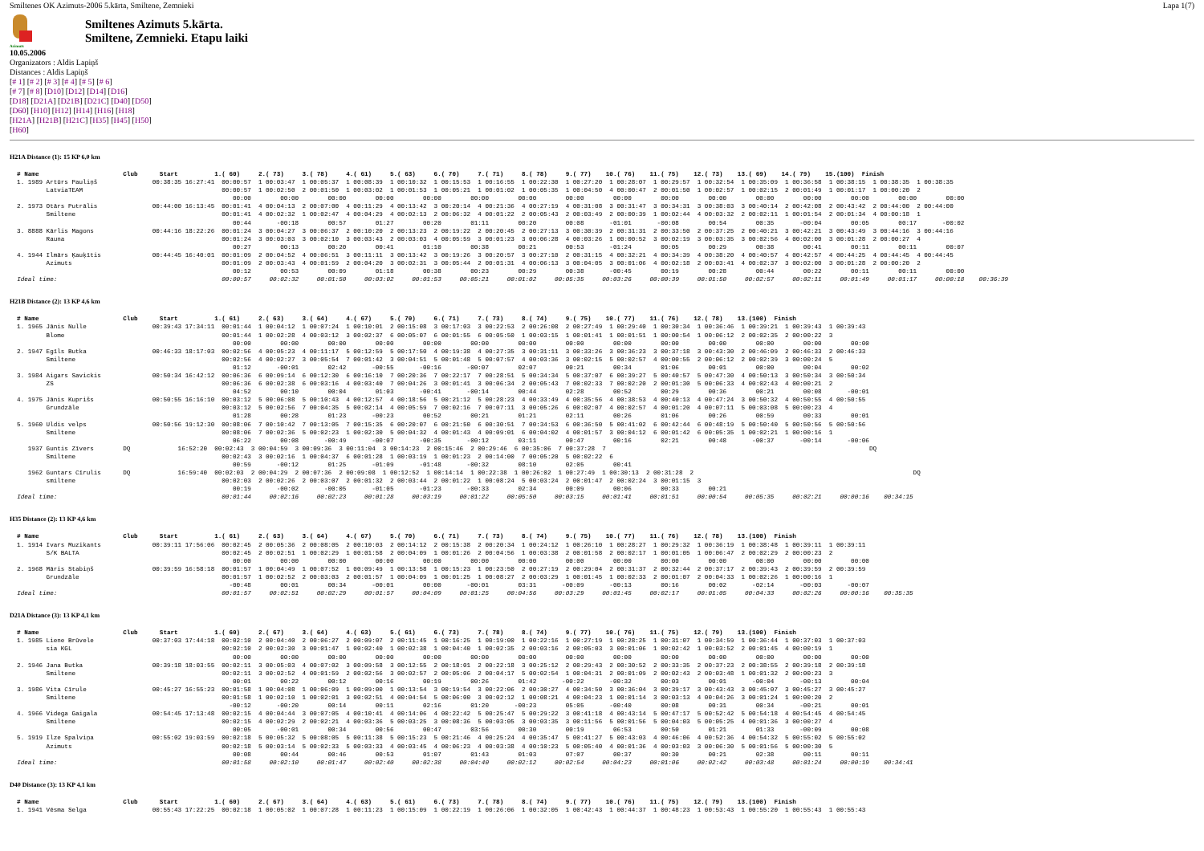Smiltenes OK Azimuts-2006 5.kārta, Smiltene, Zemnieki Lapa 1(7)
Azimuts
Smiltenes Azimuts 5.kārta.
Smiltene, Zemnieki. Etapu laiki
10.05.2006
Organizators : Aldis Lapiņš
Distances : Aldis Lapiņš
[# 1] [# 2] [# 3] [# 4] [# 5] [# 6]
[# 7] [# 8] [D10] [D12] [D14] [D16]
[D18] [D21A] [D21B] [D21C] [D40] [D50]
[D60] [H10] [H12] [H14] [H16] [H18]
[H21A] [H21B] [H21C] [H35] [H45] [H50]
[H60]
H21A Distance (1): 15 KP 6,0 km
  # Name                       Club      Start          1.( 60)     2.( 73)     3.( 78)     4.( 61)     5.( 63)     6.( 70)     7.( 71)     8.( 78)     9.( 77)    10.( 76)    11.( 75)    12.( 73)    13.( 69)    14.( 79)    15.(100)  Finish
  1. 1989 Artūrs Pauliņš               00:38:35 16:27:41  00:00:57  1 00:03:47  1 00:05:37  1 00:08:39  1 00:10:32  1 00:15:53  1 00:16:55  1 00:22:30  1 00:27:20  1 00:28:07  1 00:29:57  1 00:32:54  1 00:35:09  1 00:36:58  1 00:38:15  1 00:38:35  1 00:38:35
          LatviaTEAM                                      00:00:57  1 00:02:50  2 00:01:50  1 00:03:02  1 00:01:53  1 00:05:21  1 00:01:02  1 00:05:35  1 00:04:50  4 00:00:47  2 00:01:50  1 00:02:57  1 00:02:15  2 00:01:49  1 00:01:17  1 00:00:20  2
                                                             00:00        00:00        00:00        00:00        00:00        00:00        00:00        00:00        00:00        00:00        00:00        00:00        00:00        00:00        00:00        00:00
  2. 1973 Otārs Putrālis               00:44:00 16:13:45  00:01:41  4 00:04:13  2 00:07:00  4 00:11:29  4 00:13:42  3 00:20:14  4 00:21:36  4 00:27:19  4 00:31:08  3 00:31:47  3 00:34:31  3 00:38:03  3 00:40:14  2 00:42:08  2 00:43:42  2 00:44:00  2 00:44:00
          Smiltene                                        00:01:41  4 00:02:32  1 00:02:47  4 00:04:29  4 00:02:13  2 00:06:32  4 00:01:22  2 00:05:43  2 00:03:49  2 00:00:39  1 00:02:44  4 00:03:32  2 00:02:11  1 00:01:54  2 00:01:34  4 00:00:18  1
                                                             00:44       -00:18        00:57        01:27        00:20        01:11        00:20        00:08       -01:01       -00:08        00:54        00:35       -00:04        00:05        00:17       -00:02
  3. 8888 Kārlis Magons                00:44:16 18:22:26  00:01:24  3 00:04:27  3 00:06:37  2 00:10:20  2 00:13:23  2 00:19:22  2 00:20:45  2 00:27:13  3 00:30:39  2 00:31:31  2 00:33:50  2 00:37:25  2 00:40:21  3 00:42:21  3 00:43:49  3 00:44:16  3 00:44:16
          Rauna                                           00:01:24  3 00:03:03  3 00:02:10  3 00:03:43  2 00:03:03  4 00:05:59  3 00:01:23  3 00:06:28  4 00:03:26  1 00:00:52  3 00:02:19  3 00:03:35  3 00:02:56  4 00:02:00  3 00:01:28  2 00:00:27  4
                                                             00:27        00:13        00:20        00:41        01:10        00:38        00:21        00:53       -01:24        00:05        00:29        00:38        00:41        00:11        00:11        00:07
  4. 1944 Ilmārs Ķauķītis              00:44:45 16:40:01  00:01:09  2 00:04:52  4 00:06:51  3 00:11:11  3 00:13:42  3 00:19:26  3 00:20:57  3 00:27:10  2 00:31:15  4 00:32:21  4 00:34:39  4 00:38:20  4 00:40:57  4 00:42:57  4 00:44:25  4 00:44:45  4 00:44:45
          Azimuts                                         00:01:09  2 00:03:43  4 00:01:59  2 00:04:20  3 00:02:31  3 00:05:44  2 00:01:31  4 00:06:13  3 00:04:05  3 00:01:06  4 00:02:18  2 00:03:41  4 00:02:37  3 00:02:00  3 00:01:28  2 00:00:20  2
                                                             00:12        00:53        00:09        01:18        00:38        00:23        00:29        00:38       -00:45        00:19        00:28        00:44        00:22        00:11        00:11        00:00
  Ideal time:                                             00:00:57     00:02:32     00:01:50     00:03:02     00:01:53     00:05:21     00:01:02     00:05:35     00:03:26     00:00:39     00:01:50     00:02:57     00:02:11     00:01:49     00:01:17     00:00:18    00:36:39
H21B Distance (2): 13 KP 4,6 km
  # Name                       Club      Start          1.( 61)     2.( 63)     3.( 64)     4.( 67)     5.( 70)     6.( 71)     7.( 73)     8.( 74)     9.( 75)    10.( 77)    11.( 76)    12.( 78)    13.(100)  Finish
  1. 1965 Jānis Nulle                  00:39:43 17:34:11  00:01:44  1 00:04:12  1 00:07:24  1 00:10:01  2 00:15:08  3 00:17:03  3 00:22:53  2 00:26:08  2 00:27:49  1 00:29:40  1 00:30:34  1 00:36:46  1 00:39:21  1 00:39:43  1 00:39:43
          Blome                                           00:01:44  1 00:02:28  4 00:03:12  3 00:02:37  6 00:05:07  6 00:01:55  6 00:05:50  1 00:03:15  1 00:01:41  1 00:01:51  1 00:00:54  1 00:06:12  2 00:02:35  2 00:00:22  3
                                                             00:00        00:00        00:00        00:00        00:00        00:00        00:00        00:00        00:00        00:00        00:00        00:00        00:00        00:00
  2. 1947 Egīls Butka                  00:46:33 18:17:03  00:02:56  4 00:05:23  4 00:11:17  5 00:12:59  5 00:17:50  4 00:19:38  4 00:27:35  3 00:31:11  3 00:33:26  3 00:36:23  3 00:37:18  3 00:43:30  2 00:46:09  2 00:46:33  2 00:46:33
          Smiltene                                        00:02:56  4 00:02:27  3 00:05:54  7 00:01:42  3 00:04:51  5 00:01:48  5 00:07:57  4 00:03:36  3 00:02:15  5 00:02:57  4 00:00:55  2 00:06:12  2 00:02:39  3 00:00:24  5
                                                             01:12       -00:01        02:42       -00:55       -00:16       -00:07        02:07        00:21        00:34        01:06        00:01        00:00        00:04        00:02
  3. 1984 Aigars Savickis              00:50:34 16:42:12  00:06:36  6 00:09:14  6 00:12:30  6 00:16:10  7 00:20:36  7 00:22:17  7 00:28:51  5 00:34:34  5 00:37:07  6 00:39:27  5 00:40:57  5 00:47:30  4 00:50:13  3 00:50:34  3 00:50:34
          ZS                                              00:06:36  6 00:02:38  6 00:03:16  4 00:03:40  7 00:04:26  3 00:01:41  3 00:06:34  2 00:05:43  7 00:02:33  7 00:02:20  2 00:01:30  5 00:06:33  4 00:02:43  4 00:00:21  2
                                                             04:52        00:10        00:04        01:03       -00:41       -00:14        00:44        02:28        00:52        00:29        00:36        00:21        00:08       -00:01
  4. 1975 Jānis Kuprišs                00:50:55 16:16:10  00:03:12  5 00:06:08  5 00:10:43  4 00:12:57  4 00:18:56  5 00:21:12  5 00:28:23  4 00:33:49  4 00:35:56  4 00:38:53  4 00:40:13  4 00:47:24  3 00:50:32  4 00:50:55  4 00:50:55
          Grundzāle                                       00:03:12  5 00:02:56  7 00:04:35  5 00:02:14  4 00:05:59  7 00:02:16  7 00:07:11  3 00:05:26  6 00:02:07  4 00:02:57  4 00:01:20  4 00:07:11  5 00:03:08  5 00:00:23  4
                                                             01:28        00:28        01:23       -00:23        00:52        00:21        01:21        02:11        00:26        01:06        00:26        00:59        00:33        00:01
  5. 1960 Uldis velps                  00:50:56 19:12:30  00:08:06  7 00:10:42  7 00:13:05  7 00:15:35  6 00:20:07  6 00:21:50  6 00:30:51  7 00:34:53  6 00:36:50  5 00:41:02  6 00:42:44  6 00:48:19  5 00:50:40  5 00:50:56  5 00:50:56
          Smiltene                                        00:08:06  7 00:02:36  5 00:02:23  1 00:02:30  5 00:04:32  4 00:01:43  4 00:09:01  6 00:04:02  4 00:01:57  3 00:04:12  6 00:01:42  6 00:05:35  1 00:02:21  1 00:00:16  1
                                                             06:22        00:08       -00:49       -00:07       -00:35       -00:12        03:11        00:47        00:16        02:21        00:48       -00:37       -00:14       -00:06
     1937 Guntis Zīvers        DQ             16:52:20  00:02:43  3 00:04:59  3 00:09:36  3 00:11:04  3 00:14:23  2 00:15:46  2 00:29:46  6 00:35:06  7 00:37:28  7                                                                        DQ
          Smiltene                                        00:02:43  3 00:02:16  1 00:04:37  6 00:01:28  1 00:03:19  1 00:01:23  2 00:14:00  7 00:05:20  5 00:02:22  6
                                                             00:59       -00:12        01:25       -01:09       -01:48       -00:32        08:10        02:05        00:41
     1962 Guntars Cīrulis      DQ             16:59:40  00:02:03  2 00:04:29  2 00:07:36  2 00:09:08  1 00:12:52  1 00:14:14  1 00:22:38  1 00:26:02  1 00:27:49  1 00:30:13  2 00:31:28  2                                                            DQ
          smiltene                                        00:02:03  2 00:02:26  2 00:03:07  2 00:01:32  2 00:03:44  2 00:01:22  1 00:08:24  5 00:03:24  2 00:01:47  2 00:02:24  3 00:01:15  3
                                                             00:19       -00:02       -00:05       -01:05       -01:23       -00:33        02:34        00:09        00:06        00:33        00:21
  Ideal time:                                             00:01:44     00:02:16     00:02:23     00:01:28     00:03:19     00:01:22     00:05:50     00:03:15     00:01:41     00:01:51     00:00:54     00:05:35     00:02:21     00:00:16    00:34:15
H35 Distance (2): 13 KP 4,6 km
  # Name                       Club      Start          1.( 61)     2.( 63)     3.( 64)     4.( 67)     5.( 70)     6.( 71)     7.( 73)     8.( 74)     9.( 75)    10.( 77)    11.( 76)    12.( 78)    13.(100)  Finish
  1. 1914 Ivars Muzikants              00:39:11 17:56:06  00:02:45  2 00:05:36  2 00:08:05  2 00:10:03  2 00:14:12  2 00:15:38  2 00:20:34  1 00:24:12  1 00:26:10  1 00:28:27  1 00:29:32  1 00:36:19  1 00:38:48  1 00:39:11  1 00:39:11
          S/K BALTA                                       00:02:45  2 00:02:51  1 00:02:29  1 00:01:58  2 00:04:09  1 00:01:26  2 00:04:56  1 00:03:38  2 00:01:58  2 00:02:17  1 00:01:05  1 00:06:47  2 00:02:29  2 00:00:23  2
                                                             00:00        00:00        00:00        00:00        00:00        00:00        00:00        00:00        00:00        00:00        00:00        00:00        00:00        00:00
  2. 1968 Māris Stabiņš                00:39:59 16:58:18  00:01:57  1 00:04:49  1 00:07:52  1 00:09:49  1 00:13:58  1 00:15:23  1 00:23:50  2 00:27:19  2 00:29:04  2 00:31:37  2 00:32:44  2 00:37:17  2 00:39:43  2 00:39:59  2 00:39:59
          Grundzāle                                       00:01:57  1 00:02:52  2 00:03:03  2 00:01:57  1 00:04:09  1 00:01:25  1 00:08:27  2 00:03:29  1 00:01:45  1 00:02:33  2 00:01:07  2 00:04:33  1 00:02:26  1 00:00:16  1
                                                            -00:48        00:01        00:34       -00:01        00:00       -00:01        03:31       -00:09       -00:13        00:16        00:02       -02:14       -00:03       -00:07
  Ideal time:                                             00:01:57     00:02:51     00:02:29     00:01:57     00:04:09     00:01:25     00:04:56     00:03:29     00:01:45     00:02:17     00:01:05     00:04:33     00:02:26     00:00:16    00:35:35
D21A Distance (3): 13 KP 4,1 km
  # Name                       Club      Start          1.( 60)     2.( 67)     3.( 64)     4.( 63)     5.( 61)     6.( 73)     7.( 78)     8.( 74)     9.( 77)    10.( 76)    11.( 75)    12.( 79)    13.(100)  Finish
  1. 1985 Liene Brūvele                00:37:03 17:44:18  00:02:10  2 00:04:40  2 00:06:27  2 00:09:07  2 00:11:45  1 00:16:25  1 00:19:00  1 00:22:16  1 00:27:19  1 00:28:25  1 00:31:07  1 00:34:59  1 00:36:44  1 00:37:03  1 00:37:03
          sia KGL                                         00:02:10  2 00:02:30  3 00:01:47  1 00:02:40  1 00:02:38  1 00:04:40  1 00:02:35  2 00:03:16  2 00:05:03  3 00:01:06  1 00:02:42  1 00:03:52  2 00:01:45  4 00:00:19  1
                                                             00:00        00:00        00:00        00:00        00:00        00:00        00:00        00:00        00:00        00:00        00:00        00:00        00:00        00:00
  2. 1946 Jana Butka                   00:39:18 18:03:55  00:02:11  3 00:05:03  4 00:07:02  3 00:09:58  3 00:12:55  2 00:18:01  2 00:22:18  3 00:25:12  2 00:29:43  2 00:30:52  2 00:33:35  2 00:37:23  2 00:38:55  2 00:39:18  2 00:39:18
          Smiltene                                        00:02:11  3 00:02:52  4 00:01:59  2 00:02:56  3 00:02:57  2 00:05:06  2 00:04:17  5 00:02:54  1 00:04:31  2 00:01:09  2 00:02:43  2 00:03:48  1 00:01:32  2 00:00:23  3
                                                             00:01        00:22        00:12        00:16        00:19        00:26        01:42       -00:22       -00:32        00:03        00:01       -00:04       -00:13        00:04
  3. 1986 Vita Cīrule                  00:45:27 16:55:23  00:01:58  1 00:04:08  1 00:06:09  1 00:09:00  1 00:13:54  3 00:19:54  3 00:22:06  2 00:30:27  4 00:34:50  3 00:36:04  3 00:39:17  3 00:43:43  3 00:45:07  3 00:45:27  3 00:45:27
          Smiltene                                        00:01:58  1 00:02:10  1 00:02:01  3 00:02:51  4 00:04:54  5 00:06:00  3 00:02:12  1 00:08:21  4 00:04:23  1 00:01:14  3 00:03:13  4 00:04:26  3 00:01:24  1 00:00:20  2
                                                            -00:12       -00:20        00:14        00:11        02:16        01:20       -00:23        05:05       -00:40        00:08        00:31        00:34       -00:21        00:01
  4. 1966 Videga Gaigala               00:54:45 17:13:48  00:02:15  4 00:04:44  3 00:07:05  4 00:10:41  4 00:14:06  4 00:22:42  5 00:25:47  5 00:29:22  3 00:41:18  4 00:43:14  5 00:47:17  5 00:52:42  5 00:54:18  4 00:54:45  4 00:54:45
          Smiltene                                        00:02:15  4 00:02:29  2 00:02:21  4 00:03:36  5 00:03:25  3 00:08:36  5 00:03:05  3 00:03:35  3 00:11:56  5 00:01:56  5 00:04:03  5 00:05:25  4 00:01:36  3 00:00:27  4
                                                             00:05       -00:01        00:34        00:56        00:47        03:56        00:30        00:19        06:53        00:50        01:21        01:33       -00:09        00:08
  5. 1919 Ilze Spalviņa                00:55:02 19:03:59  00:02:18  5 00:05:32  5 00:08:05  5 00:11:38  5 00:15:23  5 00:21:46  4 00:25:24  4 00:35:47  5 00:41:27  5 00:43:03  4 00:46:06  4 00:52:36  4 00:54:32  5 00:55:02  5 00:55:02
          Azimuts                                         00:02:18  5 00:03:14  5 00:02:33  5 00:03:33  4 00:03:45  4 00:06:23  4 00:03:38  4 00:10:23  5 00:05:40  4 00:01:36  4 00:03:03  3 00:06:30  5 00:01:56  5 00:00:30  5
                                                             00:08        00:44        00:46        00:53        01:07        01:43        01:03        07:07        00:37        00:30        00:21        02:38        00:11        00:11
  Ideal time:                                             00:01:58     00:02:10     00:01:47     00:02:40     00:02:38     00:04:40     00:02:12     00:02:54     00:04:23     00:01:06     00:02:42     00:03:48     00:01:24     00:00:19    00:34:41
D40 Distance (3): 13 KP 4,1 km
  # Name                       Club      Start          1.( 60)     2.( 67)     3.( 64)     4.( 63)     5.( 61)     6.( 73)     7.( 78)     8.( 74)     9.( 77)    10.( 76)    11.( 75)    12.( 79)    13.(100)  Finish
  1. 1941 Vēsma Selga                  00:55:43 17:22:25  00:02:18  1 00:05:02  1 00:07:28  1 00:11:23  1 00:15:09  1 00:22:19  1 00:26:06  1 00:32:05  1 00:42:43  1 00:44:37  1 00:48:23  1 00:53:43  1 00:55:20  1 00:55:43  1 00:55:43